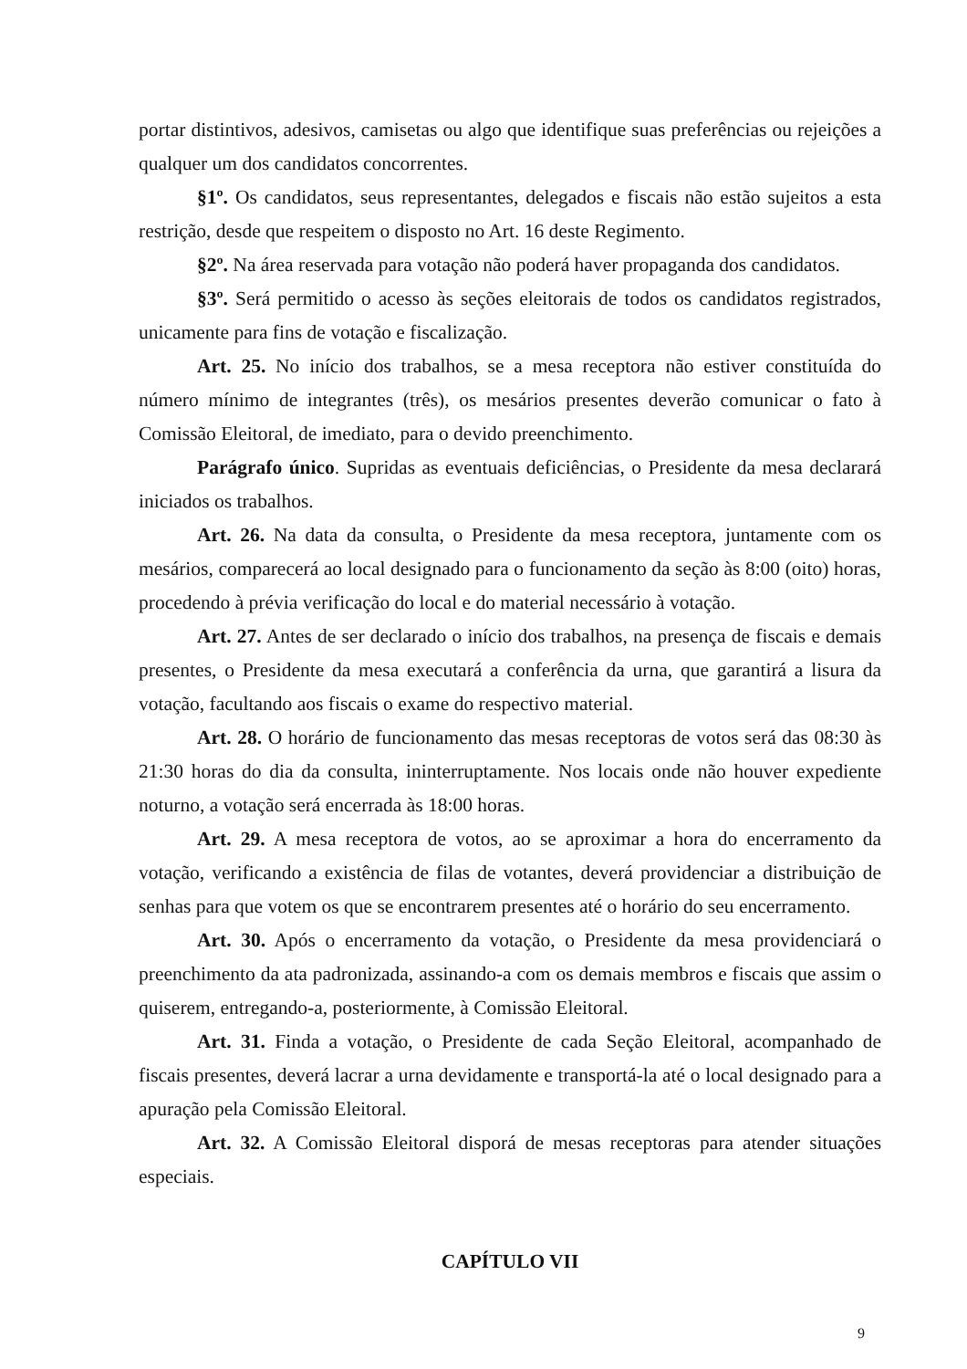portar distintivos, adesivos, camisetas ou algo que identifique suas preferências ou rejeições a qualquer um dos candidatos concorrentes.
§1º. Os candidatos, seus representantes, delegados e fiscais não estão sujeitos a esta restrição, desde que respeitem o disposto no Art. 16 deste Regimento.
§2º. Na área reservada para votação não poderá haver propaganda dos candidatos.
§3º. Será permitido o acesso às seções eleitorais de todos os candidatos registrados, unicamente para fins de votação e fiscalização.
Art. 25. No início dos trabalhos, se a mesa receptora não estiver constituída do número mínimo de integrantes (três), os mesários presentes deverão comunicar o fato à Comissão Eleitoral, de imediato, para o devido preenchimento.
Parágrafo único. Supridas as eventuais deficiências, o Presidente da mesa declarará iniciados os trabalhos.
Art. 26. Na data da consulta, o Presidente da mesa receptora, juntamente com os mesários, comparecerá ao local designado para o funcionamento da seção às 8:00 (oito) horas, procedendo à prévia verificação do local e do material necessário à votação.
Art. 27. Antes de ser declarado o início dos trabalhos, na presença de fiscais e demais presentes, o Presidente da mesa executará a conferência da urna, que garantirá a lisura da votação, facultando aos fiscais o exame do respectivo material.
Art. 28. O horário de funcionamento das mesas receptoras de votos será das 08:30 às 21:30 horas do dia da consulta, ininterruptamente. Nos locais onde não houver expediente noturno, a votação será encerrada às 18:00 horas.
Art. 29. A mesa receptora de votos, ao se aproximar a hora do encerramento da votação, verificando a existência de filas de votantes, deverá providenciar a distribuição de senhas para que votem os que se encontrarem presentes até o horário do seu encerramento.
Art. 30. Após o encerramento da votação, o Presidente da mesa providenciará o preenchimento da ata padronizada, assinando-a com os demais membros e fiscais que assim o quiserem, entregando-a, posteriormente, à Comissão Eleitoral.
Art. 31. Finda a votação, o Presidente de cada Seção Eleitoral, acompanhado de fiscais presentes, deverá lacrar a urna devidamente e transportá-la até o local designado para a apuração pela Comissão Eleitoral.
Art. 32. A Comissão Eleitoral disporá de mesas receptoras para atender situações especiais.
CAPÍTULO VII
9